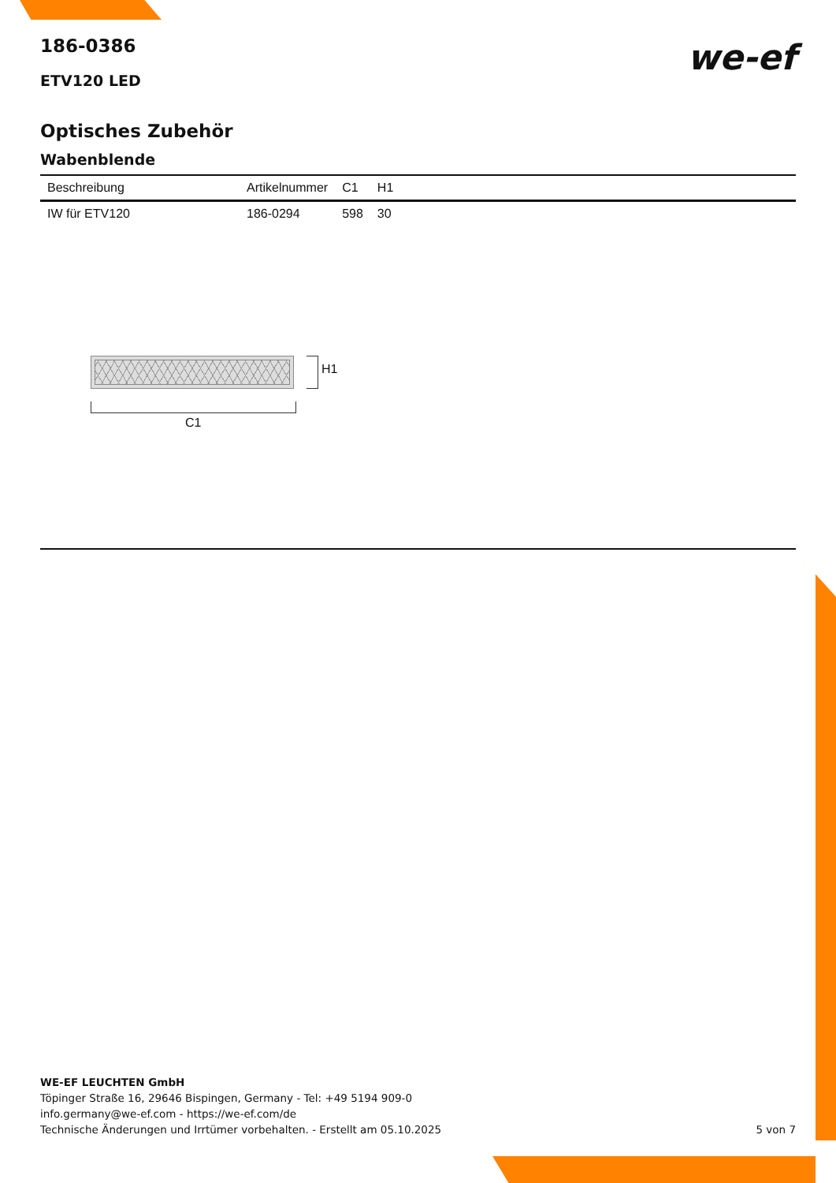we-ef
186-0386
ETV120 LED
Optisches Zubehör
Wabenblende
| Beschreibung | Artikelnummer | C1 | H1 |
| --- | --- | --- | --- |
| IW für ETV120 | 186-0294 | 598 | 30 |
H1
C1
WE-EF LEUCHTEN GmbH
Töpinger Straße 16, 29646 Bispingen, Germany - Tel: +49 5194 909-0
info.germany@we-ef.com - https://we-ef.com/de
Technische Änderungen und Irrtümer vorbehalten. - Erstellt am 05.10.2025 5 von 7